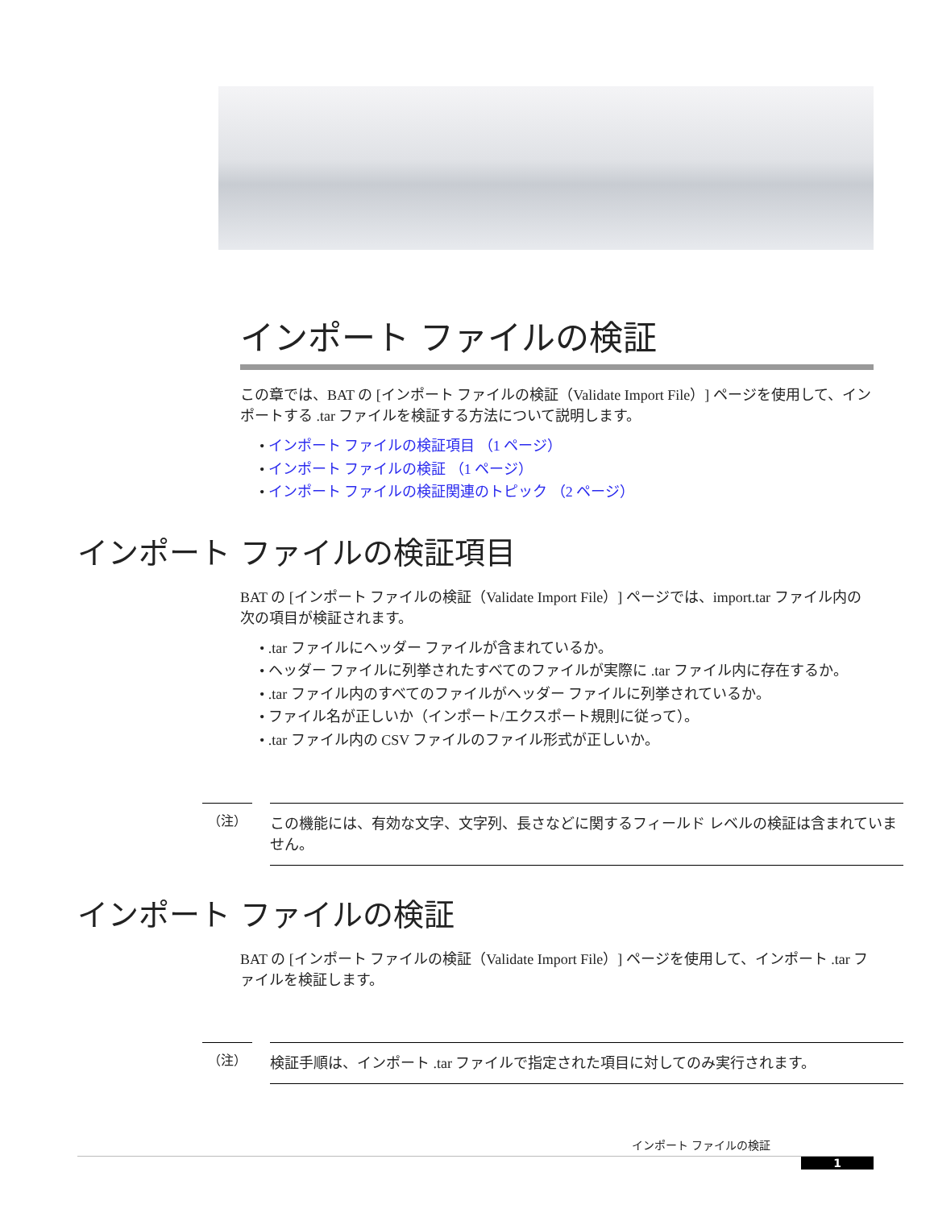インポート ファイルの検証
この章では、BAT の [インポート ファイルの検証（Validate Import File）] ページを使用して、インポートする .tar ファイルを検証する方法について説明します。
• インポート ファイルの検証項目 （1 ページ）
• インポート ファイルの検証 （1 ページ）
• インポート ファイルの検証関連のトピック （2 ページ）
インポート ファイルの検証項目
BAT の [インポート ファイルの検証（Validate Import File）] ページでは、import.tar ファイル内の次の項目が検証されます。
• .tar ファイルにヘッダー ファイルが含まれているか。
• ヘッダー ファイルに列挙されたすべてのファイルが実際に .tar ファイル内に存在するか。
• .tar ファイル内のすべてのファイルがヘッダー ファイルに列挙されているか。
• ファイル名が正しいか（インポート/エクスポート規則に従って）。
• .tar ファイル内の CSV ファイルのファイル形式が正しいか。
（注）
この機能には、有効な文字、文字列、長さなどに関するフィールド レベルの検証は含まれていません。
インポート ファイルの検証
BAT の [インポート ファイルの検証（Validate Import File）] ページを使用して、インポート .tar ファイルを検証します。
（注）
検証手順は、インポート .tar ファイルで指定された項目に対してのみ実行されます。
インポート ファイルの検証
1